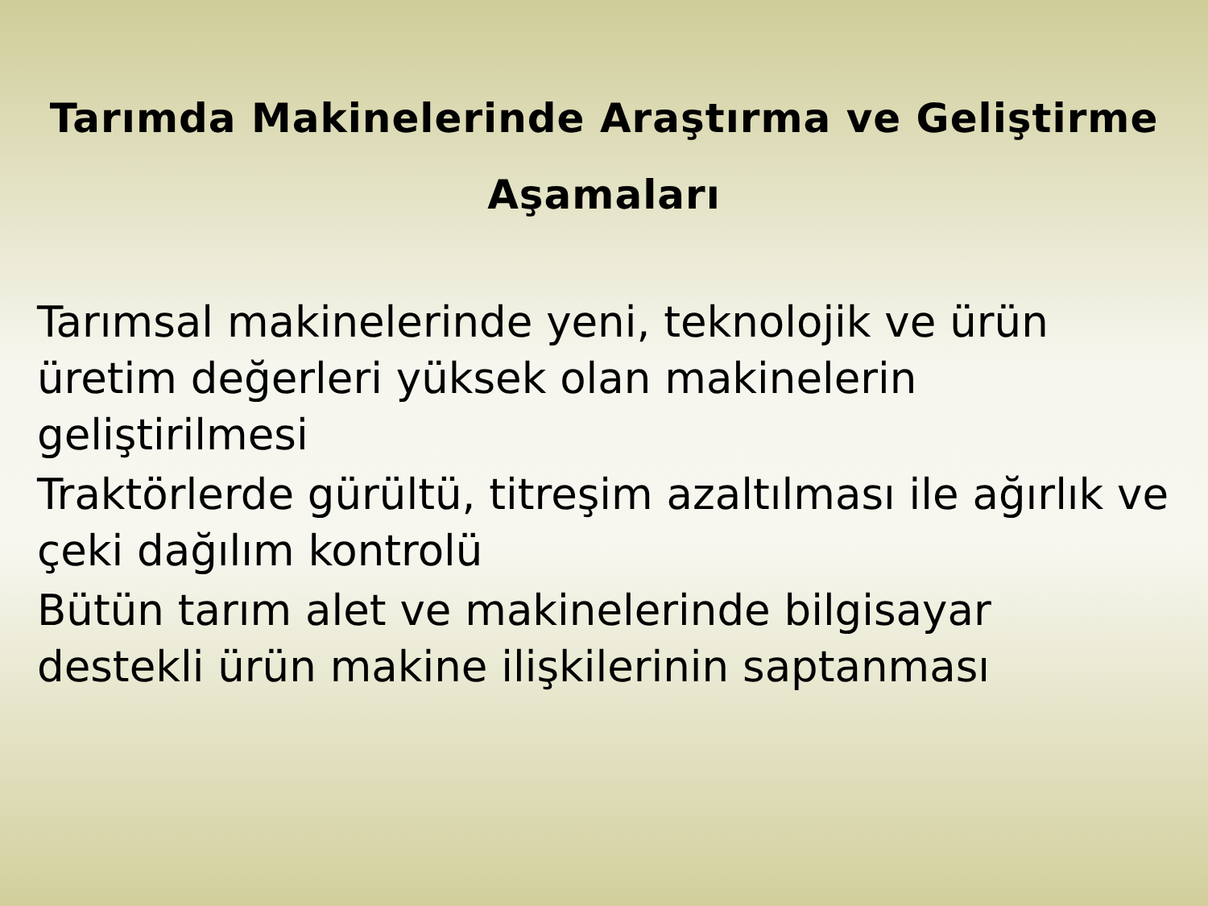Tarımda Makinelerinde Araştırma ve Geliştirme
Aşamaları
Tarımsal makinelerinde yeni, teknolojik ve ürün üretim değerleri yüksek olan makinelerin geliştirilmesi
Traktörlerde gürültü, titreşim azaltılması ile ağırlık ve çeki dağılım kontrolü
Bütün tarım alet ve makinelerinde bilgisayar destekli ürün makine ilişkilerinin saptanması